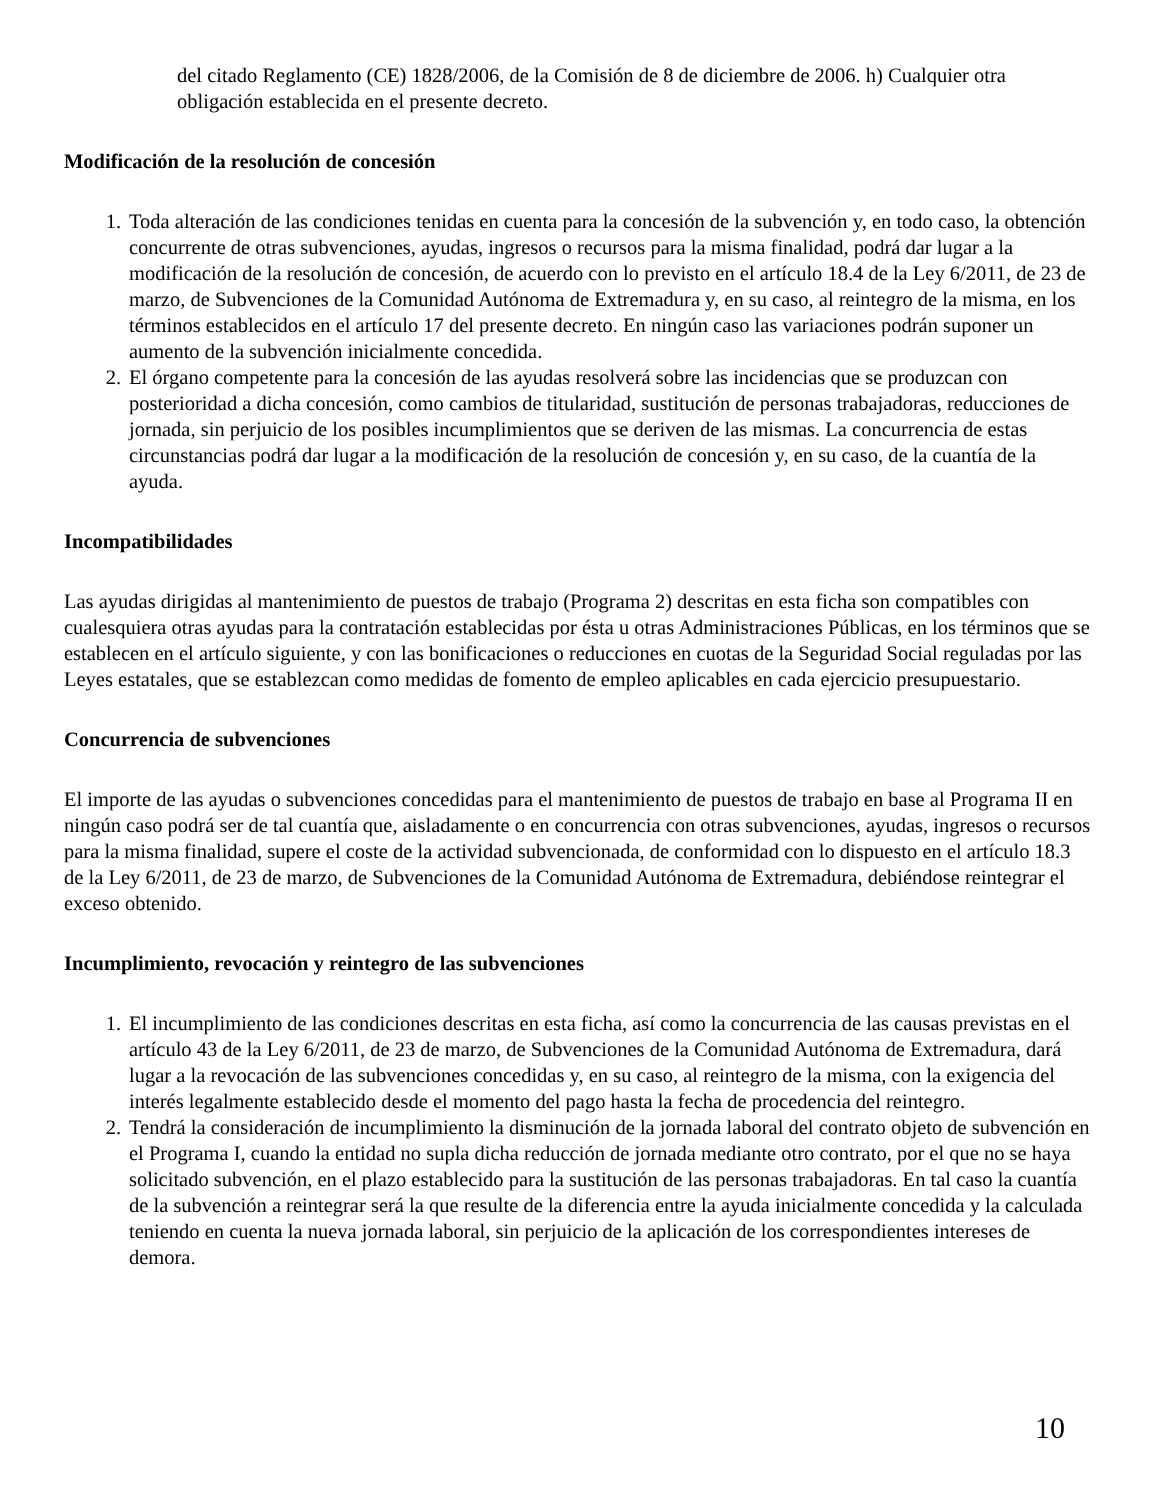del citado Reglamento (CE) 1828/2006, de la Comisión de 8 de diciembre de 2006. h) Cualquier otra obligación establecida en el presente decreto.
Modificación de la resolución de concesión
1. Toda alteración de las condiciones tenidas en cuenta para la concesión de la subvención y, en todo caso, la obtención concurrente de otras subvenciones, ayudas, ingresos o recursos para la misma finalidad, podrá dar lugar a la modificación de la resolución de concesión, de acuerdo con lo previsto en el artículo 18.4 de la Ley 6/2011, de 23 de marzo, de Subvenciones de la Comunidad Autónoma de Extremadura y, en su caso, al reintegro de la misma, en los términos establecidos en el artículo 17 del presente decreto. En ningún caso las variaciones podrán suponer un aumento de la subvención inicialmente concedida.
2. El órgano competente para la concesión de las ayudas resolverá sobre las incidencias que se produzcan con posterioridad a dicha concesión, como cambios de titularidad, sustitución de personas trabajadoras, reducciones de jornada, sin perjuicio de los posibles incumplimientos que se deriven de las mismas. La concurrencia de estas circunstancias podrá dar lugar a la modificación de la resolución de concesión y, en su caso, de la cuantía de la ayuda.
Incompatibilidades
Las ayudas dirigidas al mantenimiento de puestos de trabajo (Programa 2) descritas en esta ficha son compatibles con cualesquiera otras ayudas para la contratación establecidas por ésta u otras Administraciones Públicas, en los términos que se establecen en el artículo siguiente, y con las bonificaciones o reducciones en cuotas de la Seguridad Social reguladas por las Leyes estatales, que se establezcan como medidas de fomento de empleo aplicables en cada ejercicio presupuestario.
Concurrencia de subvenciones
El importe de las ayudas o subvenciones concedidas para el mantenimiento de puestos de trabajo en base al Programa II en ningún caso podrá ser de tal cuantía que, aisladamente o en concurrencia con otras subvenciones, ayudas, ingresos o recursos para la misma finalidad, supere el coste de la actividad subvencionada, de conformidad con lo dispuesto en el artículo 18.3 de la Ley 6/2011, de 23 de marzo, de Subvenciones de la Comunidad Autónoma de Extremadura, debiéndose reintegrar el exceso obtenido.
Incumplimiento, revocación y reintegro de las subvenciones
1. El incumplimiento de las condiciones descritas en esta ficha, así como la concurrencia de las causas previstas en el artículo 43 de la Ley 6/2011, de 23 de marzo, de Subvenciones de la Comunidad Autónoma de Extremadura, dará lugar a la revocación de las subvenciones concedidas y, en su caso, al reintegro de la misma, con la exigencia del interés legalmente establecido desde el momento del pago hasta la fecha de procedencia del reintegro.
2. Tendrá la consideración de incumplimiento la disminución de la jornada laboral del contrato objeto de subvención en el Programa I, cuando la entidad no supla dicha reducción de jornada mediante otro contrato, por el que no se haya solicitado subvención, en el plazo establecido para la sustitución de las personas trabajadoras. En tal caso la cuantía de la subvención a reintegrar será la que resulte de la diferencia entre la ayuda inicialmente concedida y la calculada teniendo en cuenta la nueva jornada laboral, sin perjuicio de la aplicación de los correspondientes intereses de demora.
10